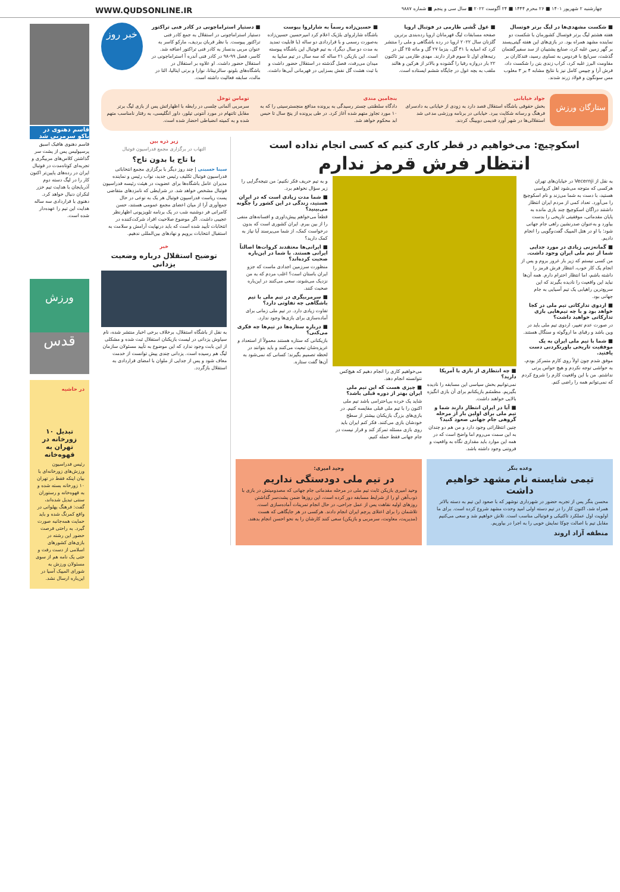چهارشنبه ۲ شهریور ۱۴۰۱ ■ ۲۶ محرم ۱۴۴۴ ■ ۲۴ آگوست ۲۰۲۲ ■ سال سی و پنجم ■ شماره ۹۸۸۷ WWW.QUDSONLINE.IR
■ شکست مشهدی‌ها در لیگ برتر فوتسال
هفته هشتم لیگ برتر فوتسال کشورمان با شکست دو نماینده مشهد همراه بود. در بازی‌های این هفته گیتی‌پسند بر گهر زمین غلبه کرد، صنایع پشتیبان از سد سفیرگفتمان گذشت، سن‌ایچ با فردوس به تساوی رسید، قندکاران بر مقاومت البرز غلبه کرد، کراپ زندی بتن را شکست داد، فرش آرا و چیپس کامل نیز با نتایج مشابه ۴ بر ۳ مغلوب مس سونگون و فولاد زرند شدند.
■ غول کُشی طارمی در فوتبال اروپا
صفحه مسابقات لیگ قهرمانان اروپا رده‌بندی برترین گلزنان سال ۲۰۲۲ اروپا در رده باشگاهی و ملی را منتشر کرد که امباپه با ۳۱ گل، بنزما ۲۷ گل و ماته ۲۵ گل در رتبه‌های اول تا سوم قرار دارند. مهدی طارمی نیز تاکنون ۲۲ بار دروازه رقبا را گشوده و بالاتر از هرکین و هالند ملقب به بچه غول در جایگاه ششم ایستاده است.
■ حسین‌زاده رسماً به شارلروا پیوست
باشگاه شارلروای بلژیک اعلام کرد امیرحسین حسین‌زاده به‌صورت رسمی و با قراردادی دو ساله (با قابلیت تمدید به مدت دو سال دیگر)، به تیم فوتبال این باشگاه پیوسته است. این بازیکن ۲۱ ساله که سه سال در تیم ساپیا به میدان می‌رفت، فصل گذشته در استقلال حضور داشت و با ثبت هشت گل نقش بسزایی در قهرمانی آبی‌ها داشت.
■ دستیار استراماچونی در کادر فنی تراکتور
دستیار استراماچونی در استقلال به جمع کادر فنی تراکتور پیوست. با نظر قربان بردیف، مارکو کاسر به عنوان مربی بدنساز به کادر فنی تراکتور اضافه شد. کاسر، فصل ۹۹-۹۸ در کادر فنی آندره آ استراماچونی در استقلال حضور داشت. او علاوه بر استقلال در باشگاه‌های بلونو، سالرنیتانا، نوارا و برتی ایتالیا، التا در مالت، سابقه فعالیت داشته است.
خبر روز
ستارگان ورزش
جواد خیابانی
بخش حقوقی باشگاه استقلال قصد دارد به زودی از خیابانی به دادسرای فرهنگ و رسانه شکایت ببرد. خیابانی در برنامه ورزشی مدعی شد استقلالی‌ها در شهر آورد قدیمی دوپینگ کردند.
بنجامین مندی
دادگاه سلطنتی چستر رسیدگی به پرونده مدافع منچسترسیتی را که به ۱۰ مورد تجاوز متهم شده آغاز کرد. در طی پرونده از پنج سال تا حبس ابد محکوم خواهد شد.
توماس توخل
سرمربی آلمانی چلسی در رابطه با اظهاراتش پس از بازی لیگ برتر مقابل تاتنهام در مورد آنتونی تیلور، داور انگلیسی، به رفتار نامناسب متهم شده و به کمیته انضباطی احضار شده است.
اسکوچیچ: می‌خواهیم در قطر کاری کنیم که کسی انجام نداده است
انتظار فرش قرمز ندارم
به نقل از Vecernji در خیابان‌های تهران هرکسی که متوجه می‌شود اهل کرواسی هستید، با دست به شما می‌زند و نام اسکوچیچ را می‌آورد. تعداد کمی از مردم ایران انتظار داشتند دراگان اسکوچیچ چند بازی مانده به پایان مقدماتی، موفقیتی تاریخی را بدست بیاورد و به‌عنوان صدرنشین راهی جام جهانی شود؛ با او در هتل المپیک گفت‌وگویی را انجام دادیم.
■ گمانه‌زنی زیادی در مورد جدایی شما از تیم ملی ایران وجود داشت.
من کسی نیستم که زیر بار غرور بروم و پس از انجام یک کار خوب، انتظار فرش قرمز را داشته باشم، اما انتظار احترام دارم. همه آن‌ها نباید این واقعیت را نادیده بگیرند که این سریع‌ترین راهیابی یک تیم آسیایی به جام جهانی بود.
■ اردوی تدارکاتی تیم ملی در کجا خواهد بود و با چه تیم‌هایی بازی تدارکاتی خواهید داشت؟
در صورت عدم تغییر، اردوی تیم ملی باید در وین باشد و رقبای ما اروگوئه و سنگال هستند.
■ شما با تیم ملی ایران به یک موفقیت تاریخی باورنکردنی دست یافتید.
موفق شدم چون اولاً روی کارم متمرکز بودم، به حواشی توجه نکردم و هیچ حواس پرتی نداشتم. من با این واقعیت کارم را شروع کردم که نمی‌توانم همه را راضی کنم.
■ چه انتظاری از بازی با آمریکا دارید؟
نمی‌توانیم بخش سیاسی این مسابقه را نادیده بگیریم. مطمئنم بازیکنانم برای آن بازی انگیزه بالایی خواهند داشت.
■ آیا در ایران انتظار دارند شما و تیم ملی برای اولین بار از مرحله گروهی جام جهانی صعود کنید؟
چنین انتظاراتی وجود دارد و من هم دو چندان به این سمت می‌روم اما واضح است که در همه این موارد باید مقداری نگاه به واقعیت و فروتنی وجود داشته باشد.
می‌خواهیم کاری را انجام دهیم که هیچ‌کس نتوانسته انجام دهد.
■ چیزی هست که این تیم ملی ایران بهتر از دوره قبلی باشد؟
شاید یک خرده بی‌احترامی باشد تیم ملی اکنون را با تیم ملی قبلی مقایسه کنیم. در بازی‌های بزرگ بازیکنان بیشتر از سطح خودشان بازی می‌کنند. فکر کنم ایران باید روی بازی مسئله تمرکز کند و قرار نیست در جام جهانی فقط حمله کنیم.
و به تیم حریف فکر نکنیم؛ من نتیجه‌گرایی را زیر سؤال نخواهم برد.
■ شما مدت زیادی است که در ایران هستید، زندگی در این کشور را چگونه می‌بینید؟
قطعاً می‌خواهم پیش‌داوری و افسانه‌های منفی را از بین ببرم. ایران کشوری است که بدون درخواست کمک، از شما می‌پرسند آیا نیاز به کمک دارید؟
■ ایرانی‌ها معتقدند کروات‌ها اصالتاً ایرانی هستند. با شما در این‌باره صحبت کرده‌اند؟
منظورت سرزمین اجدادی ماست که جزو ایران باستان است؟ اغلب مردم که به من نزدیک می‌شوند، سعی می‌کنند در این‌باره صحبت کنند.
■ سرمربیگری در تیم ملی با تیم باشگاهی چه تفاوتی دارد؟
تفاوت زیادی دارد. در تیم ملی زمانی برای آماده‌سازی برای بازی‌ها وجود ندارد.
■ درباره ستاره‌ها در تیم‌ها چه فکری می‌کنی؟
بازیکنانی که ستاره هستند معمولاً از استعداد و غریزه‌شان تبعیت می‌کنند و باید بتوانند در لحظه تصمیم بگیرند؛ کسانی که نمی‌شود به آن‌ها گفت ستاره.
وعده بنگر
تیمی شایسته نام مشهد خواهیم داشت
محسن بنگر پس از تجربه حضور در شهرداری نوشهر که با صعود این تیم به دسته بالاتر همراه شد، اکنون کار را در تیم دسته اولی امید وحدت مشهد شروع کرده است. برای ما اولویت اول عملکرد تاکتیکی و فوتبالی مناسب است. تلاش خواهیم شد و سعی می‌کنیم مقابل تیم با اصالت چوکا نمایش خوبی را به اجرا در بیاوریم.
منطقه آزاد اروند
وحید امیری:
در تیم ملی دودستگی نداریم
وحید امیری بازیکن ثابت تیم ملی در مرحله مقدماتی جام جهانی که مصدومیتش در بازی با ذوب‌آهن او را از شرایط مسابقه دور کرده است، این روزها ضمن پشت‌سر گذاشتن روزهای اولیه نقاهت پس از عمل جراحی، در حال انجام تمرینات آماده‌سازی است. تلاشمان را برای اعتلای پرچم ایران انجام دادند. هرکسی در هر جایگاهی که هست (مدیریت، معاونت، سرمربی و بازیکن) سعی کنند کارشان را به نحو احسن انجام بدهند.
زیر ذره بین
التهاب در برگزاری مجمع فدراسیون فوتبال
با تاج یا بدون تاج؟
سینا حسینی | چند روز دیگر با برگزاری مجمع انتخاباتی فدراسیون فوتبال تکلیف رئیس جدید، نواب رئیس و نماینده مدیران عامل باشگاه‌ها برای عضویت در هیئت رئیسه فدراسیون فوتبال مشخص خواهد شد. در شرایطی که نامزدهای متقاضی پست ریاست فدراسیون فوتبال هر یک به نوعی در حال جمع‌آوری آرا از میان اعضای مجمع عمومی هستند، حسن کامرانی فر دوشنبه شب در یک برنامه تلویزیونی اظهارنظر عجیبی داشت. اگر موضوع صلاحیت افراد شرکت‌کننده در انتخابات تأیید شده است که باید درنهایت آرامش و سلامت به استقبال انتخابات برویم و نهادهای بین‌المللی ندهیم.
خبر
توضیح استقلال درباره وضعیت یزدانی
به نقل از باشگاه استقلال، برخلاف برخی اخبار منتشر شده، نام سیاوش یزدانی در لیست بازیکنان استقلال ثبت شده و مشکلی از این بابت وجود ندارد که این موضوع به تأیید مسئولان سازمان لیگ هم رسیده است. یزدانی چندی پیش توانست از خدمت معاف شود و پس از جدایی از ملوان با امضای قراردادی به استقلال بازگردد.
قاسم دهنوی در باکو سرمربی شد
قاسم دهنوی هافبک اسبق پرسپولیس پس از پشت سر گذاشتن کلاس‌های مربیگری و تجربه‌ای کوتاه‌مدت در فوتبال ایران در رده‌های پایین‌تر اکنون کار را در لیگ دسته دوم آذربایجان با هدایت تیم خزر لنکران دنبال خواهد کرد. دهنوی با قراردادی سه ساله هدایت این تیم را عهده‌دار شده است.
ورزش
قدس
در حاشیه
تبدیل ۱۰ زورخانه در تهران به قهوه‌خانه
رئیس فدراسیون ورزش‌های زورخانه‌ای با بیان اینکه فقط در تهران ۱۰ زورخانه بسته شده و به قهوه‌خانه و رستوران سنتی تبدیل شده‌اند، گفت: فرهنگ پهلوانی در واقع کمرنگ شده و باید حمایت همه‌جانبه صورت گیرد. به راحتی فرصت حضور این رشته در بازی‌های کشورهای اسلامی از دست رفت و حتی یک نامه هم از سوی مسئولان ورزش به شورای المپیک آسیا در این‌باره ارسال نشد.